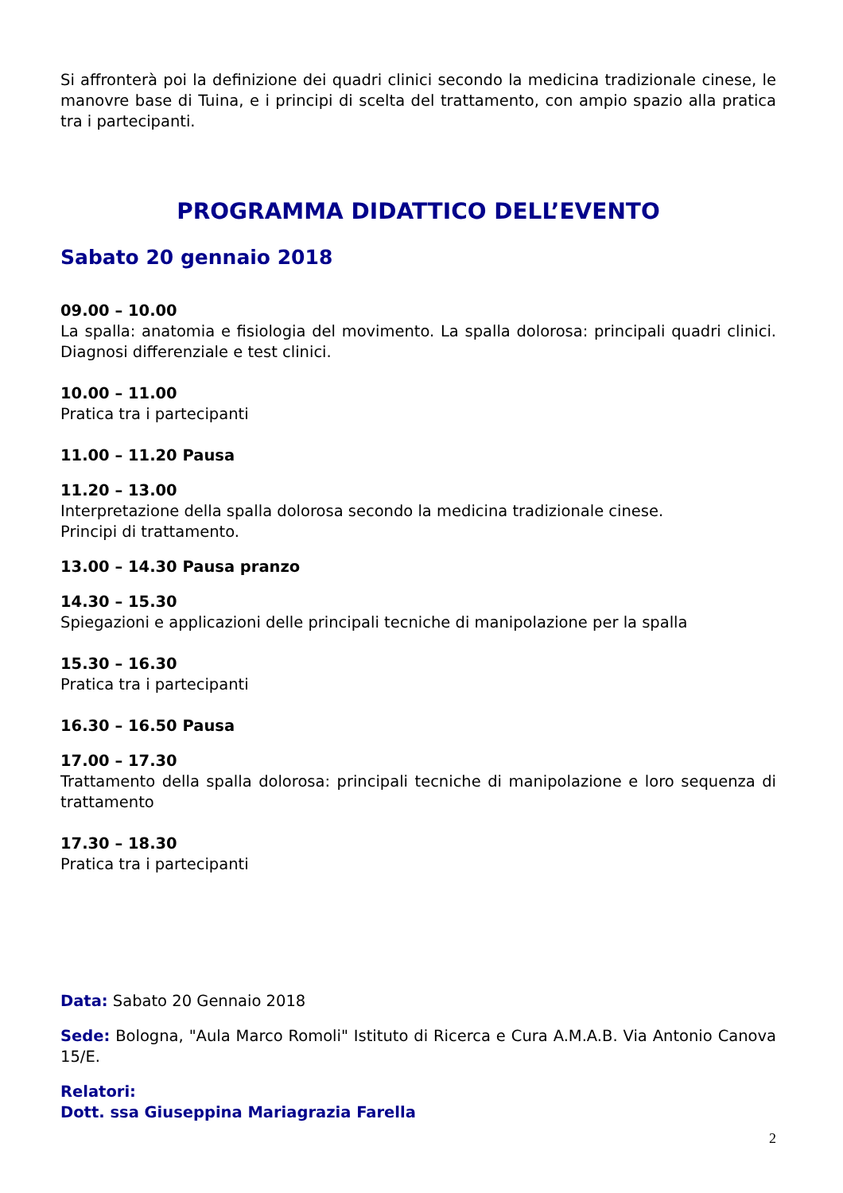Si affronterà poi la definizione dei quadri clinici secondo la medicina tradizionale cinese, le manovre base di Tuina, e i principi di scelta del trattamento, con ampio spazio alla pratica tra i partecipanti.
PROGRAMMA DIDATTICO DELL’EVENTO
Sabato 20 gennaio 2018
09.00 – 10.00
La spalla: anatomia e fisiologia del movimento. La spalla dolorosa: principali quadri clinici. Diagnosi differenziale e test clinici.
10.00 – 11.00
Pratica tra i partecipanti
11.00 – 11.20 Pausa
11.20 – 13.00
Interpretazione della spalla dolorosa secondo la medicina tradizionale cinese.
Principi di trattamento.
13.00 – 14.30 Pausa pranzo
14.30 – 15.30
Spiegazioni e applicazioni delle principali tecniche di manipolazione per la spalla
15.30 – 16.30
Pratica tra i partecipanti
16.30 – 16.50 Pausa
17.00 – 17.30
Trattamento della spalla dolorosa: principali tecniche di manipolazione e loro sequenza di trattamento
17.30 – 18.30
Pratica tra i partecipanti
Data: Sabato 20 Gennaio 2018
Sede: Bologna, "Aula Marco Romoli" Istituto di Ricerca e Cura A.M.A.B. Via Antonio Canova 15/E.
Relatori:
Dott. ssa Giuseppina Mariagrazia Farella
2